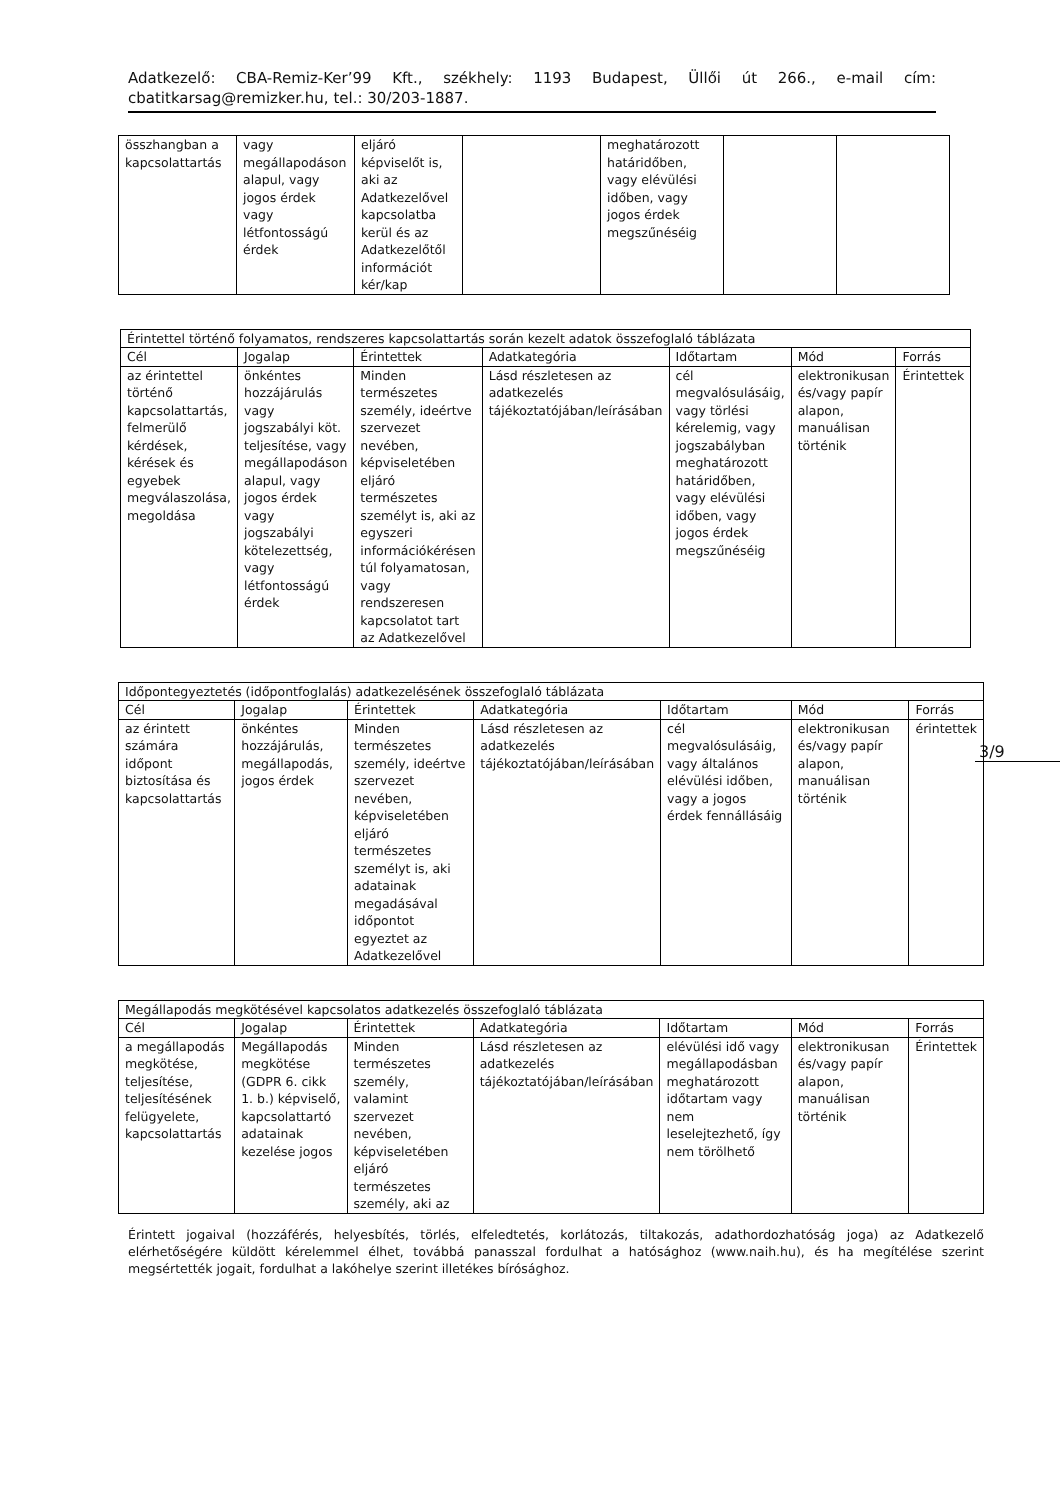Adatkezelő: CBA-Remiz-Ker’99 Kft., székhely: 1193 Budapest, Üllői út 266., e-mail cím: cbatitkarsag@remizker.hu, tel.: 30/203-1887.
3/9
| összhangban a kapcsolattartás | vagy megállapodáson alapul, vagy jogos érdek vagy létfontosságú érdek | eljáró képviselőt is, aki az Adatkezelővel kapcsolatba kerül és az Adatkezelőtől információt kér/kap | | meghatározott határidőben, vagy elévülési időben, vagy jogos érdek megszűnéséig | | |
| Érintettel történő folyamatos, rendszeres kapcsolattartás során kezelt adatok összefoglaló táblázata | | | | | | |
| --- | --- | --- | --- | --- | --- | --- |
| Cél | Jogalap | Érintettek | Adatkategória | Időtartam | Mód | Forrás |
| az érintettel történő kapcsolattartás, felmerülő kérdések, kérések és egyebek megválaszolása, megoldása | önkéntes hozzájárulás vagy jogszabályi köt. teljesítése, vagy megállapodáson alapul, vagy jogos érdek vagy jogszabályi kötelezettség, vagy létfontosságú érdek | Minden természetes személy, ideértve szervezet nevében, képviseletében eljáró természetes személyt is, aki az egyszeri információkérésen túl folyamatosan, vagy rendszeresen kapcsolatot tart az Adatkezelővel | Lásd részletesen az adatkezelés tájékoztatójában/leírásában | cél megvalósulásáig, vagy törlési kérelemig, vagy jogszabályban meghatározott határidőben, vagy elévülési időben, vagy jogos érdek megszűnéséig | elektronikusan és/vagy papír alapon, manuálisan történik | Érintettek |
| Időpontegyeztetés (időpontfoglalás) adatkezelésének összefoglaló táblázata | | | | | | |
| --- | --- | --- | --- | --- | --- | --- |
| Cél | Jogalap | Érintettek | Adatkategória | Időtartam | Mód | Forrás |
| az érintett számára időpont biztosítása és kapcsolattartás | önkéntes hozzájárulás, megállapodás, jogos érdek | Minden természetes személy, ideértve szervezet nevében, képviseletében eljáró természetes személyt is, aki adatainak megadásával időpontot egyeztet az Adatkezelővel | Lásd részletesen az adatkezelés tájékoztatójában/leírásában | cél megvalósulásáig, vagy általános elévülési időben, vagy a jogos érdek fennállásáig | elektronikusan és/vagy papír alapon, manuálisan történik | érintettek |
| Megállapodás megkötésével kapcsolatos adatkezelés összefoglaló táblázata | | | | | | |
| --- | --- | --- | --- | --- | --- | --- |
| Cél | Jogalap | Érintettek | Adatkategória | Időtartam | Mód | Forrás |
| a megállapodás megkötése, teljesítése, teljesítésének felügyelete, kapcsolattartás | Megállapodás megkötése (GDPR 6. cikk 1. b.) képviselő, kapcsolattartó adatainak kezelése jogos | Minden természetes személy, valamint szervezet nevében, képviseletében eljáró természetes személy, aki az | Lásd részletesen az adatkezelés tájékoztatójában/leírásában | elévülési idő vagy megállapodásban meghatározott időtartam vagy nem leselejtezhető, így nem törölhető | elektronikusan és/vagy papír alapon, manuálisan történik | Érintettek |
Érintett jogaival (hozzáférés, helyesbítés, törlés, elfeledtetés, korlátozás, tiltakozás, adathordozhatóság joga) az Adatkezelő elérhetőségére küldött kérelemmel élhet, továbbá panasszal fordulhat a hatósághoz (www.naih.hu), és ha megítélése szerint megsértették jogait, fordulhat a lakóhelye szerint illetékes bírósághoz.